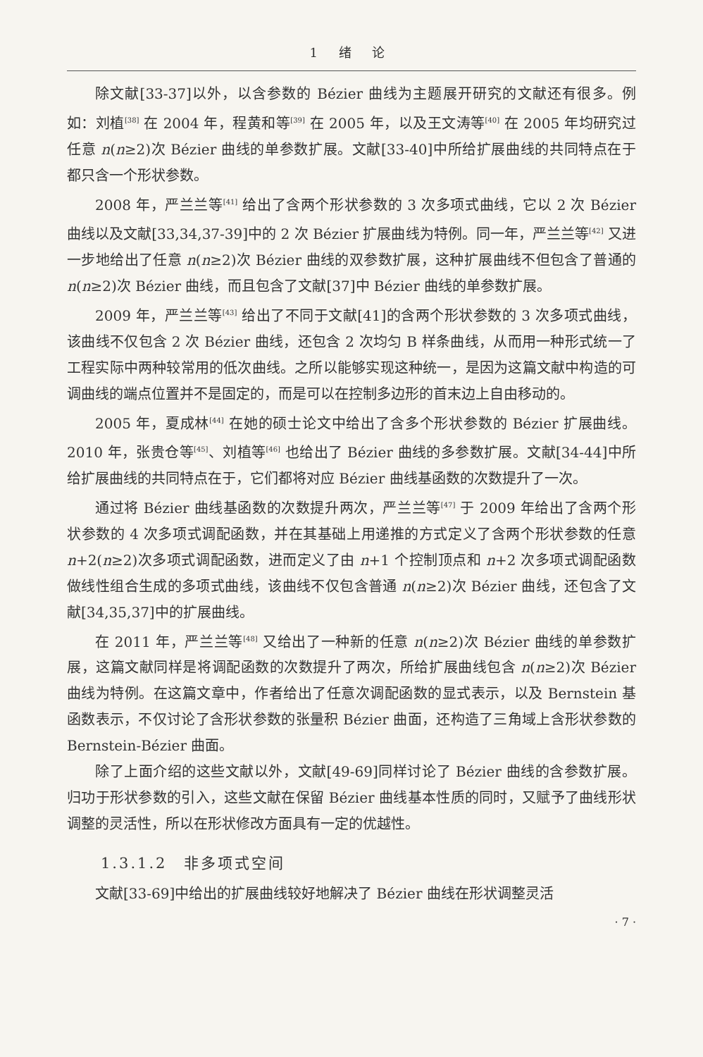1 绪 论
除文献[33-37]以外，以含参数的 Bézier 曲线为主题展开研究的文献还有很多。例如：刘植<sup>[38]</sup> 在 2004 年，程黄和等<sup>[39]</sup> 在 2005 年，以及王文涛等<sup>[40]</sup> 在 2005 年均研究过任意 n(n≥2)次 Bézier 曲线的单参数扩展。文献[33-40]中所给扩展曲线的共同特点在于都只含一个形状参数。
2008 年，严兰兰等<sup>[41]</sup> 给出了含两个形状参数的 3 次多项式曲线，它以 2 次 Bézier 曲线以及文献[33,34,37-39]中的 2 次 Bézier 扩展曲线为特例。同一年，严兰兰等<sup>[42]</sup> 又进一步地给出了任意 n(n≥2)次 Bézier 曲线的双参数扩展，这种扩展曲线不但包含了普通的 n(n≥2)次 Bézier 曲线，而且包含了文献[37]中 Bézier 曲线的单参数扩展。
2009 年，严兰兰等<sup>[43]</sup> 给出了不同于文献[41]的含两个形状参数的 3 次多项式曲线，该曲线不仅包含 2 次 Bézier 曲线，还包含 2 次均匀 B 样条曲线，从而用一种形式统一了工程实际中两种较常用的低次曲线。之所以能够实现这种统一，是因为这篇文献中构造的可调曲线的端点位置并不是固定的，而是可以在控制多边形的首末边上自由移动的。
2005 年，夏成林<sup>[44]</sup> 在她的硕士论文中给出了含多个形状参数的 Bézier 扩展曲线。2010 年，张贵仓等<sup>[45]</sup>、刘植等<sup>[46]</sup> 也给出了 Bézier 曲线的多参数扩展。文献[34-44]中所给扩展曲线的共同特点在于，它们都将对应 Bézier 曲线基函数的次数提升了一次。
通过将 Bézier 曲线基函数的次数提升两次，严兰兰等<sup>[47]</sup> 于 2009 年给出了含两个形状参数的 4 次多项式调配函数，并在其基础上用递推的方式定义了含两个形状参数的任意 n+2(n≥2)次多项式调配函数，进而定义了由 n+1 个控制顶点和 n+2 次多项式调配函数做线性组合生成的多项式曲线，该曲线不仅包含普通 n(n≥2)次 Bézier 曲线，还包含了文献[34,35,37]中的扩展曲线。
在 2011 年，严兰兰等<sup>[48]</sup> 又给出了一种新的任意 n(n≥2)次 Bézier 曲线的单参数扩展，这篇文献同样是将调配函数的次数提升了两次，所给扩展曲线包含 n(n≥2)次 Bézier 曲线为特例。在这篇文章中，作者给出了任意次调配函数的显式表示，以及 Bernstein 基函数表示，不仅讨论了含形状参数的张量积 Bézier 曲面，还构造了三角域上含形状参数的 Bernstein-Bézier 曲面。
除了上面介绍的这些文献以外，文献[49-69]同样讨论了 Bézier 曲线的含参数扩展。归功于形状参数的引入，这些文献在保留 Bézier 曲线基本性质的同时，又赋予了曲线形状调整的灵活性，所以在形状修改方面具有一定的优越性。
1.3.1.2　非多项式空间
文献[33-69]中给出的扩展曲线较好地解决了 Bézier 曲线在形状调整灵活
· 7 ·